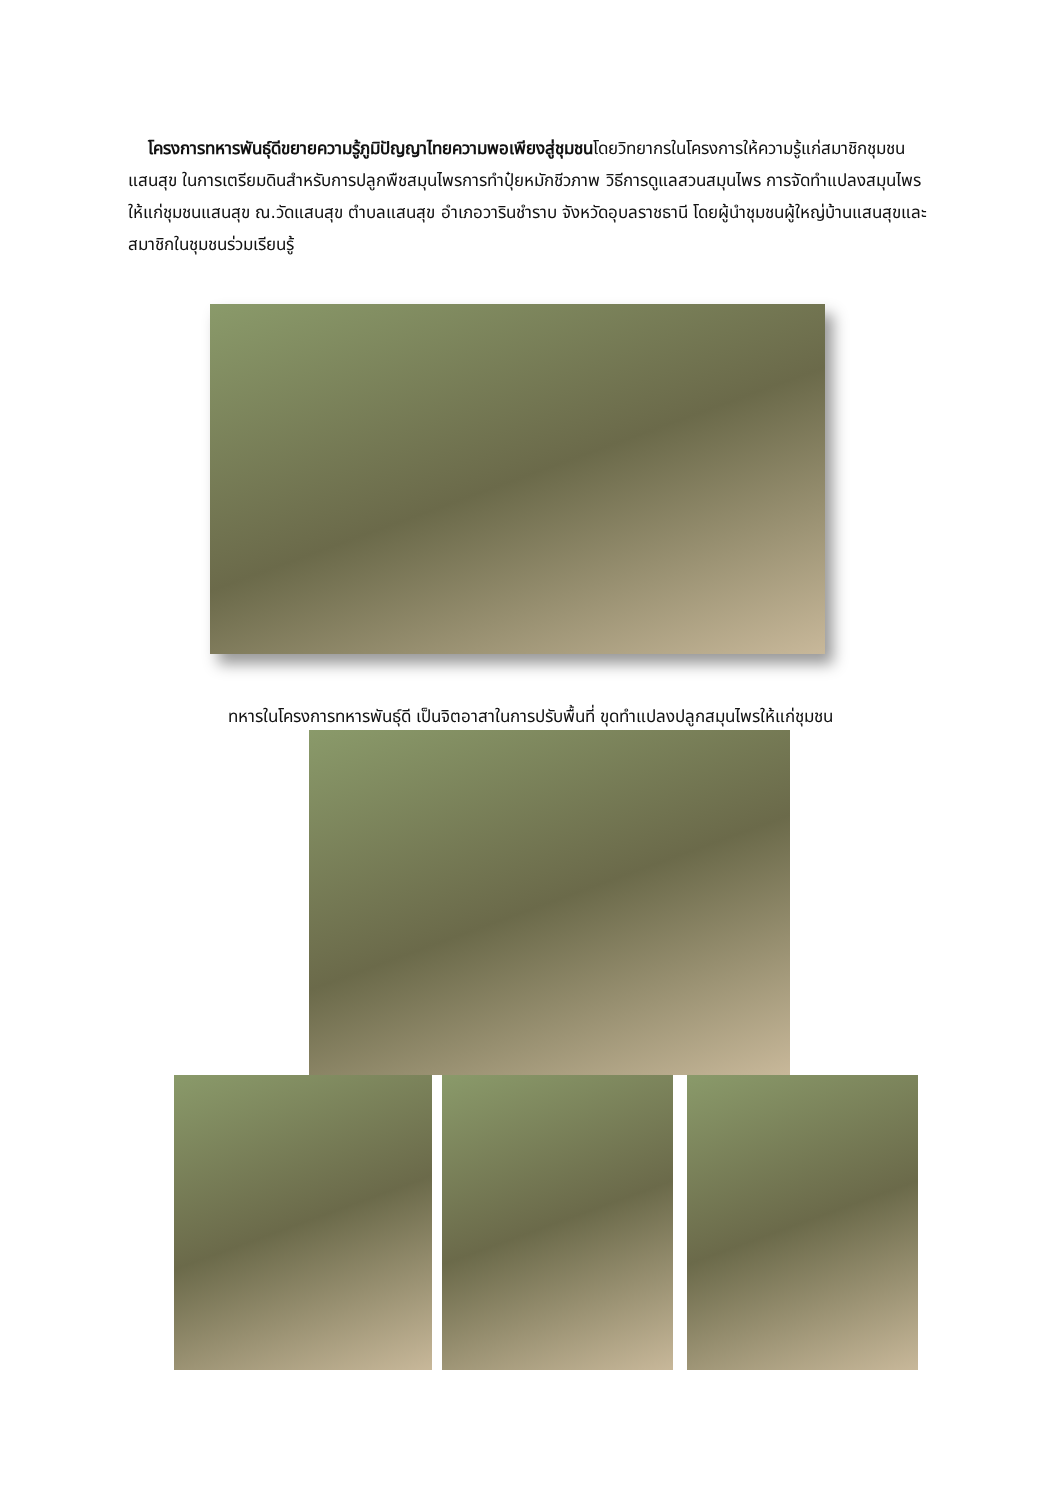โครงการทหารพันธุ์ดีขยายความรู้ภูมิปัญญาไทยความพอเพียงสู่ชุมชนโดยวิทยากรในโครงการให้ความรู้แก่สมาชิกชุมชนแสนสุข ในการเตรียมดินสำหรับการปลูกพืชสมุนไพรการทำปุ๋ยหมักชีวภาพ วิธีการดูแลสวนสมุนไพร การจัดทำแปลงสมุนไพรให้แก่ชุมชนแสนสุข ณ.วัดแสนสุข ตำบลแสนสุข อำเภอวารินชำราบ จังหวัดอุบลราชธานี โดยผู้นำชุมชนผู้ใหญ่บ้านแสนสุขและสมาชิกในชุมชนร่วมเรียนรู้
ทหารในโครงการทหารพันธุ์ดี เป็นจิตอาสาในการปรับพื้นที่ ขุดทำแปลงปลูกสมุนไพรให้แก่ชุมชน